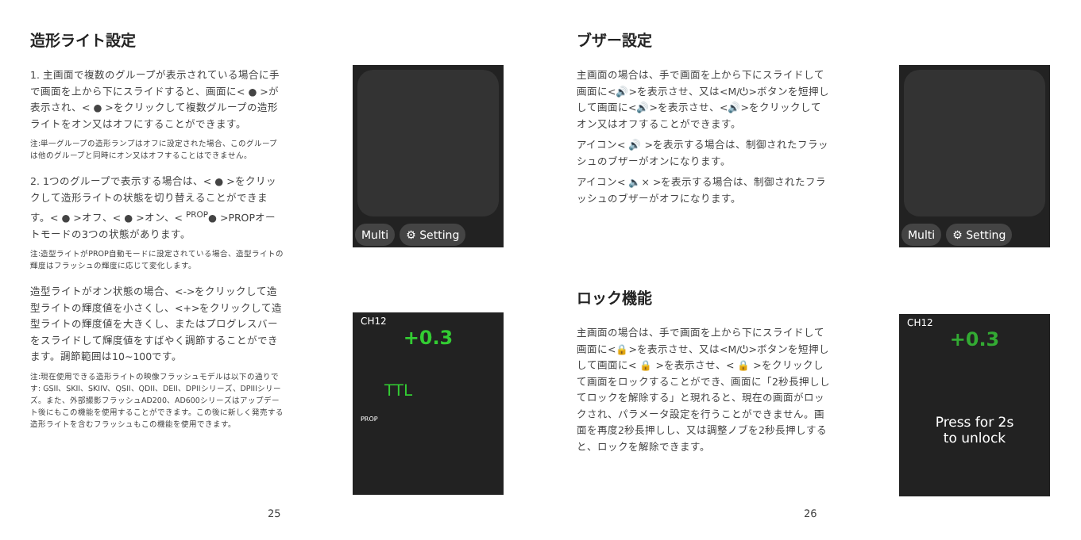造形ライト設定
1. 主画面で複数のグループが表示されている場合に手で画面を上から下にスライドすると、画面に< ● >が表示され、< ● >をクリックして複数グループの造形ライトをオン又はオフにすることができます。
注:単一グループの造形ランプはオフに設定された場合、このグループは他のグループと同時にオン又はオフすることはできません。
2. 1つのグループで表示する場合は、< ● >をクリックして造形ライトの状態を切り替えることができます。< ● >オフ、< ● >オン、< <sup>PROP</sup>● >PROPオートモードの3つの状態があります。
注:造型ライトがPROP自動モードに設定されている場合、造型ライトの輝度はフラッシュの輝度に応じて変化します。
造型ライトがオン状態の場合、<->をクリックして造型ライトの輝度値を小さくし、<+>をクリックして造型ライトの輝度値を大きくし、またはプログレスバーをスライドして輝度値をすばやく調節することができます。調節範囲は10~100です。
注:現在使用できる造形ライトの映像フラッシュモデルは以下の通りです: GSII、SKII、SKIIV、QSII、QDII、DEII、DPIIシリーズ、DPIIIシリーズ。また、外部撮影フラッシュAD200、AD600シリーズはアップデート後にもこの機能を使用することができます。この後に新しく発売する造形ライトを含むフラッシュもこの機能を使用できます。
Multi ⚙ Setting
CH12
+0.3
TTL
PROP
25
ブザー設定
主画面の場合は、手で画面を上から下にスライドして画面に<🔊>を表示させ、又は<M/⏻>ボタンを短押しして画面に<🔊>を表示させ、<🔊>をクリックしてオン又はオフすることができます。
アイコン< 🔊 >を表示する場合は、制御されたフラッシュのブザーがオンになります。
アイコン< 🔈× >を表示する場合は、制御されたフラッシュのブザーがオフになります。
ロック機能
主画面の場合は、手で画面を上から下にスライドして画面に<🔒>を表示させ、又は<M/⏻>ボタンを短押しして画面に< 🔒 >を表示させ、< 🔒 >をクリックして画面をロックすることができ、画面に「2秒長押ししてロックを解除する」と現れると、現在の画面がロックされ、パラメータ設定を行うことができません。画面を再度2秒長押しし、又は調整ノブを2秒長押しすると、ロックを解除できます。
Multi ⚙ Setting
CH12
+0.3
Press for 2s
to unlock
26